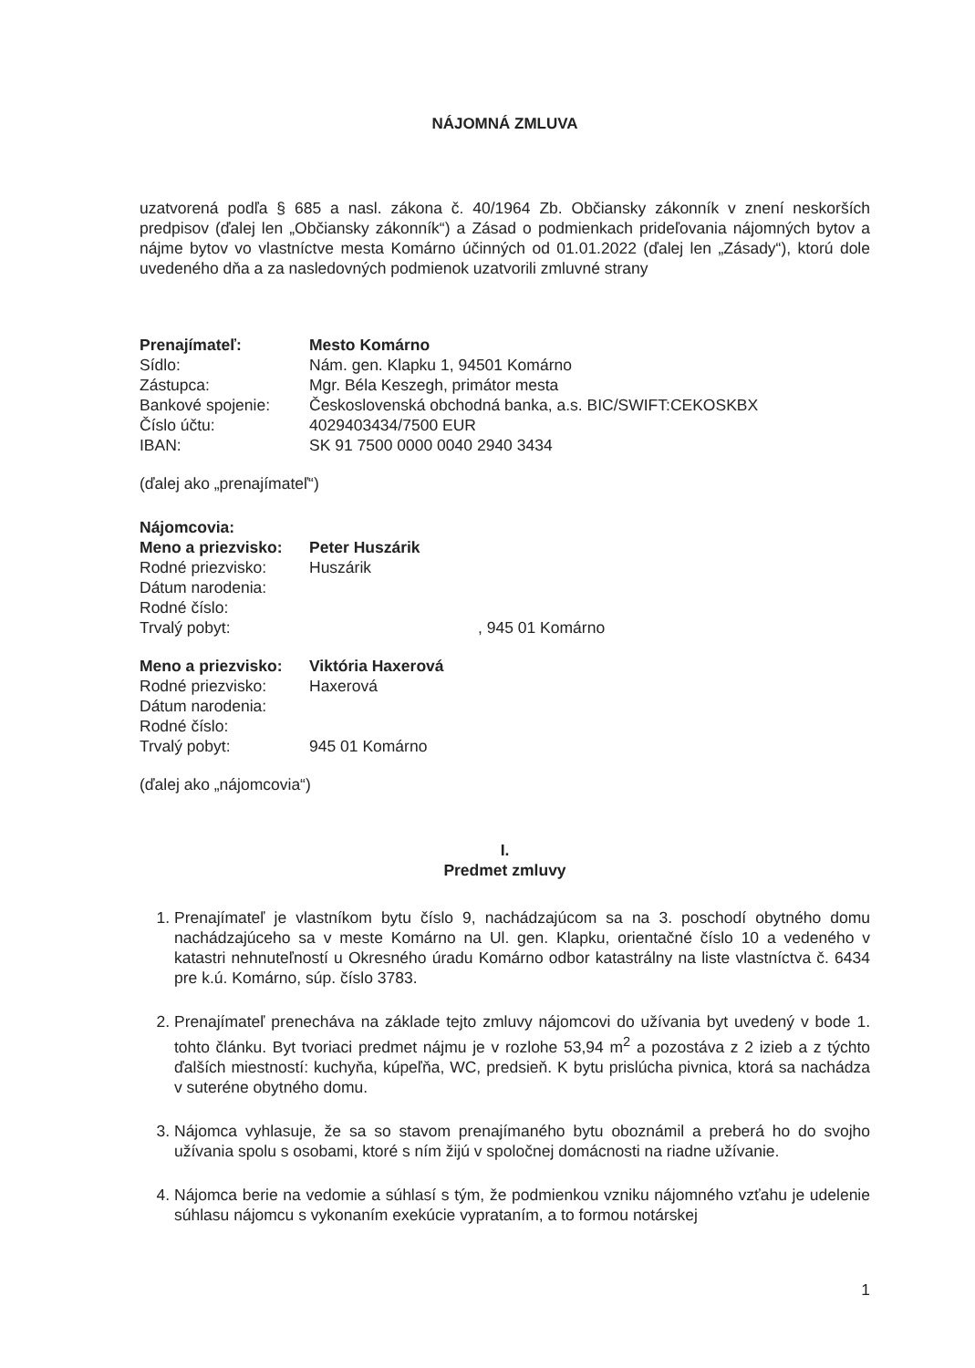NÁJOMNÁ ZMLUVA
uzatvorená podľa § 685 a nasl. zákona č. 40/1964 Zb. Občiansky zákonník v znení neskorších predpisov (ďalej len „Občiansky zákonník“) a Zásad o podmienkach prideľovania nájomných bytov a nájme bytov vo vlastníctve mesta Komárno účinných od 01.01.2022 (ďalej len „Zásady“), ktorú dole uvedeného dňa a za nasledovných podmienok uzatvorili zmluvné strany
Prenajímateľ:
Mesto Komárno
Sídlo:
Nám. gen. Klapku 1, 94501 Komárno
Zástupca:
Mgr. Béla Keszegh, primátor mesta
Bankové spojenie:
Československá obchodná banka, a.s. BIC/SWIFT:CEKOSKBX
Číslo účtu:
4029403434/7500 EUR
IBAN:
SK 91 7500 0000 0040 2940 3434
(ďalej ako „prenajímateľ“)
Nájomcovia:
Meno a priezvisko:
Peter Huszárik
Rodné priezvisko:
Huszárik
Dátum narodenia:
Rodné číslo:
Trvalý pobyt:
, 945 01 Komárno
Meno a priezvisko:
Viktória Haxerová
Rodné priezvisko:
Haxerová
Dátum narodenia:
Rodné číslo:
Trvalý pobyt:
945 01 Komárno
(ďalej ako „nájomcovia“)
I.
Predmet zmluvy
1. Prenajímateľ je vlastníkom bytu číslo 9, nachádzajúcom sa na 3. poschodí obytného domu nachádzajúceho sa v meste Komárno na Ul. gen. Klapku, orientačné číslo 10 a vedeného v katastri nehnuteľností u Okresného úradu Komárno odbor katastrálny na liste vlastníctva č. 6434 pre k.ú. Komárno, súp. číslo 3783.
2. Prenajímateľ prenecháva na základe tejto zmluvy nájomcovi do užívania byt uvedený v bode 1. tohto článku. Byt tvoriaci predmet nájmu je v rozlohe 53,94 m<sup>2</sup> a pozostáva z 2 izieb a z týchto ďalších miestností: kuchyňa, kúpeľňa, WC, predsieň. K bytu prislúcha pivnica, ktorá sa nachádza v suteréne obytného domu.
3. Nájomca vyhlasuje, že sa so stavom prenajímaného bytu oboznámil a preberá ho do svojho užívania spolu s osobami, ktoré s ním žijú v spoločnej domácnosti na riadne užívanie.
4. Nájomca berie na vedomie a súhlasí s tým, že podmienkou vzniku nájomného vzťahu je udelenie súhlasu nájomcu s vykonaním exekúcie vyprataním, a to formou notárskej
1